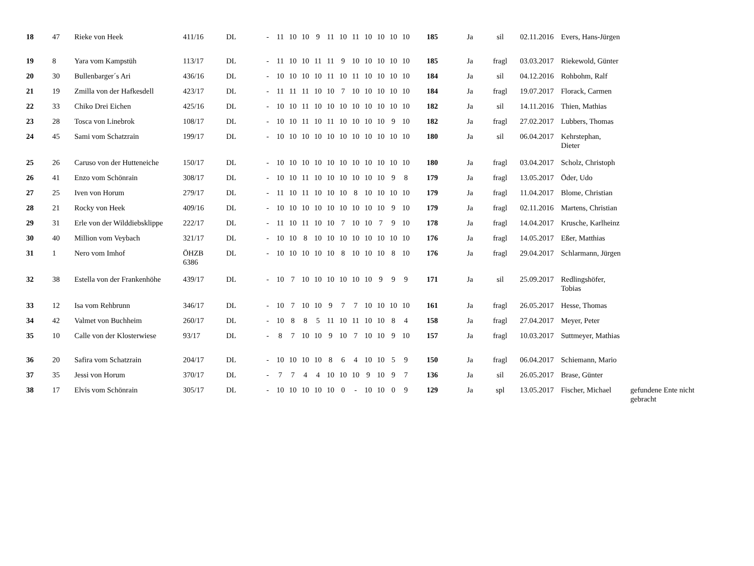| 18 | 47 | Rieke von Heek | 411/16 | DL | - | 11 | 10 | 10 | 9 | 11 | 10 | 11 | 10 | 10 | 10 | 10 | 185 | Ja | sil | 02.11.2016 | Evers, Hans-Jürgen | |
| 19 | 8 | Yara vom Kampstüh | 113/17 | DL | - | 11 | 10 | 10 | 11 | 11 | 9 | 10 | 10 | 10 | 10 | 10 | 185 | Ja | fragl | 03.03.2017 | Riekewold, Günter | |
| 20 | 30 | Bullenbarger´s Ari | 436/16 | DL | - | 10 | 10 | 10 | 10 | 11 | 10 | 11 | 10 | 10 | 10 | 10 | 184 | Ja | sil | 04.12.2016 | Rohbohm, Ralf | |
| 21 | 19 | Zmilla von der Hafkesdell | 423/17 | DL | - | 11 | 11 | 11 | 10 | 10 | 7 | 10 | 10 | 10 | 10 | 10 | 184 | Ja | fragl | 19.07.2017 | Florack, Carmen | |
| 22 | 33 | Chiko Drei Eichen | 425/16 | DL | - | 10 | 10 | 11 | 10 | 10 | 10 | 10 | 10 | 10 | 10 | 10 | 182 | Ja | sil | 14.11.2016 | Thien, Mathias | |
| 23 | 28 | Tosca von Linebrok | 108/17 | DL | - | 10 | 10 | 11 | 10 | 11 | 10 | 10 | 10 | 10 | 9 | 10 | 182 | Ja | fragl | 27.02.2017 | Lubbers, Thomas | |
| 24 | 45 | Sami vom Schatzrain | 199/17 | DL | - | 10 | 10 | 10 | 10 | 10 | 10 | 10 | 10 | 10 | 10 | 10 | 180 | Ja | sil | 06.04.2017 | Kehrstephan, Dieter | |
| 25 | 26 | Caruso von der Hutteneiche | 150/17 | DL | - | 10 | 10 | 10 | 10 | 10 | 10 | 10 | 10 | 10 | 10 | 10 | 180 | Ja | fragl | 03.04.2017 | Scholz, Christoph | |
| 26 | 41 | Enzo vom Schönrain | 308/17 | DL | - | 10 | 10 | 11 | 10 | 10 | 10 | 10 | 10 | 10 | 9 | 8 | 179 | Ja | fragl | 13.05.2017 | Öder, Udo | |
| 27 | 25 | Iven von Horum | 279/17 | DL | - | 11 | 10 | 11 | 10 | 10 | 10 | 8 | 10 | 10 | 10 | 10 | 179 | Ja | fragl | 11.04.2017 | Blome, Christian | |
| 28 | 21 | Rocky von Heek | 409/16 | DL | - | 10 | 10 | 10 | 10 | 10 | 10 | 10 | 10 | 10 | 9 | 10 | 179 | Ja | fragl | 02.11.2016 | Martens, Christian | |
| 29 | 31 | Erle von der Wilddiebsklippe | 222/17 | DL | - | 11 | 10 | 11 | 10 | 10 | 7 | 10 | 10 | 7 | 9 | 10 | 178 | Ja | fragl | 14.04.2017 | Krusche, Karlheinz | |
| 30 | 40 | Million vom Veybach | 321/17 | DL | - | 10 | 10 | 8 | 10 | 10 | 10 | 10 | 10 | 10 | 10 | 10 | 176 | Ja | fragl | 14.05.2017 | Eßer, Matthias | |
| 31 | 1 | Nero vom Imhof | ÖHZB 6386 | DL | - | 10 | 10 | 10 | 10 | 10 | 8 | 10 | 10 | 10 | 8 | 10 | 176 | Ja | fragl | 29.04.2017 | Schlarmann, Jürgen | |
| 32 | 38 | Estella von der Frankenhöhe | 439/17 | DL | - | 10 | 7 | 10 | 10 | 10 | 10 | 10 | 10 | 9 | 9 | 9 | 171 | Ja | sil | 25.09.2017 | Redlingshöfer, Tobias | |
| 33 | 12 | Isa vom Rehbrunn | 346/17 | DL | - | 10 | 7 | 10 | 10 | 9 | 7 | 7 | 10 | 10 | 10 | 10 | 161 | Ja | fragl | 26.05.2017 | Hesse, Thomas | |
| 34 | 42 | Valmet von Buchheim | 260/17 | DL | - | 10 | 8 | 8 | 5 | 11 | 10 | 11 | 10 | 10 | 8 | 4 | 158 | Ja | fragl | 27.04.2017 | Meyer, Peter | |
| 35 | 10 | Calle von der Klosterwiese | 93/17 | DL | - | 8 | 7 | 10 | 10 | 9 | 10 | 7 | 10 | 10 | 9 | 10 | 157 | Ja | fragl | 10.03.2017 | Suttmeyer, Mathias | |
| 36 | 20 | Safira vom Schatzrain | 204/17 | DL | - | 10 | 10 | 10 | 10 | 8 | 6 | 4 | 10 | 10 | 5 | 9 | 150 | Ja | fragl | 06.04.2017 | Schiemann, Mario | |
| 37 | 35 | Jessi von Horum | 370/17 | DL | - | 7 | 7 | 4 | 4 | 10 | 10 | 10 | 9 | 10 | 9 | 7 | 136 | Ja | sil | 26.05.2017 | Brase, Günter | |
| 38 | 17 | Elvis vom Schönrain | 305/17 | DL | - | 10 | 10 | 10 | 10 | 10 | 0 | - | 10 | 10 | 0 | 9 | 129 | Ja | spl | 13.05.2017 | Fischer, Michael | gefundene Ente nicht gebracht |